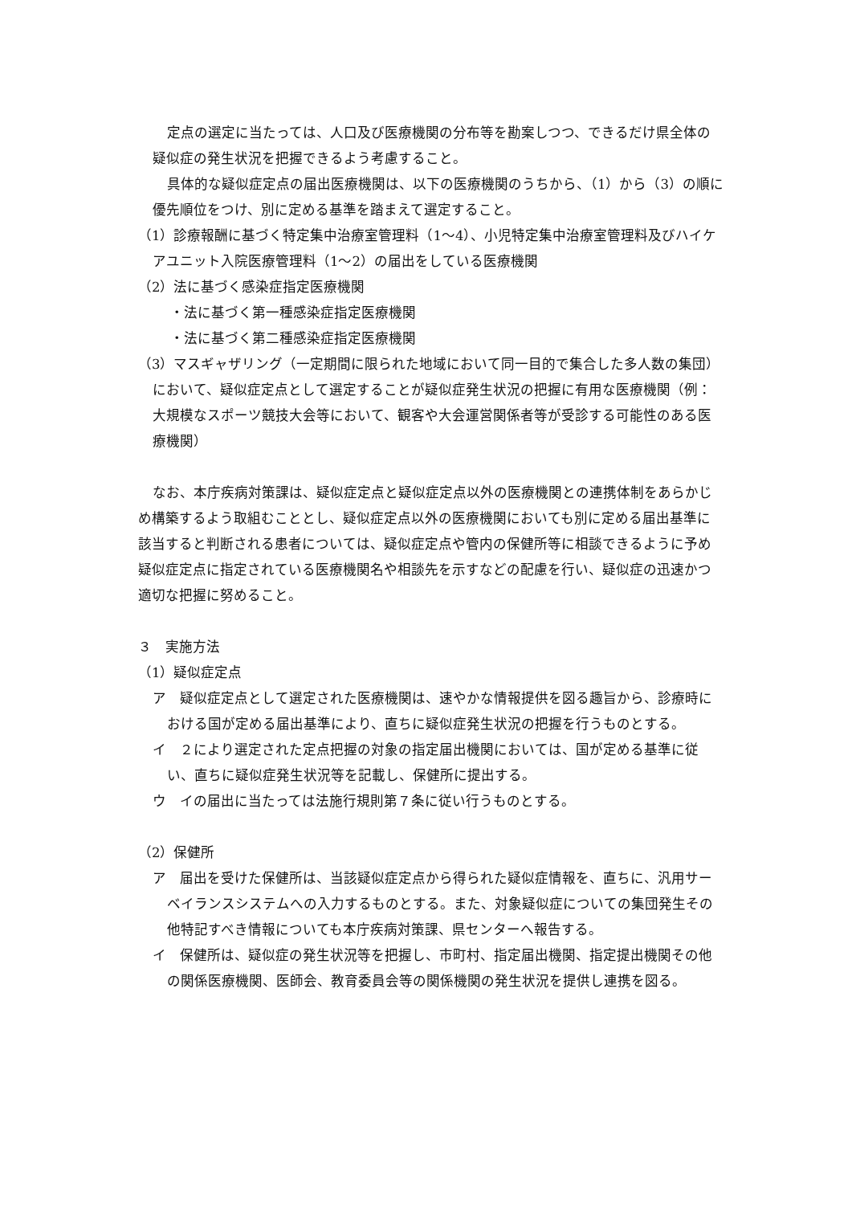定点の選定に当たっては、人口及び医療機関の分布等を勘案しつつ、できるだけ県全体の疑似症の発生状況を把握できるよう考慮すること。
具体的な疑似症定点の届出医療機関は、以下の医療機関のうちから、（1）から（3）の順に優先順位をつけ、別に定める基準を踏まえて選定すること。
（1）診療報酬に基づく特定集中治療室管理料（1～4）、小児特定集中治療室管理料及びハイケアユニット入院医療管理料（1～2）の届出をしている医療機関
（2）法に基づく感染症指定医療機関
・法に基づく第一種感染症指定医療機関
・法に基づく第二種感染症指定医療機関
（3）マスギャザリング（一定期間に限られた地域において同一目的で集合した多人数の集団）において、疑似症定点として選定することが疑似症発生状況の把握に有用な医療機関（例：大規模なスポーツ競技大会等において、観客や大会運営関係者等が受診する可能性のある医療機関）
なお、本庁疾病対策課は、疑似症定点と疑似症定点以外の医療機関との連携体制をあらかじめ構築するよう取組むこととし、疑似症定点以外の医療機関においても別に定める届出基準に該当すると判断される患者については、疑似症定点や管内の保健所等に相談できるように予め疑似症定点に指定されている医療機関名や相談先を示すなどの配慮を行い、疑似症の迅速かつ適切な把握に努めること。
３　実施方法
（1）疑似症定点
ア　疑似症定点として選定された医療機関は、速やかな情報提供を図る趣旨から、診療時における国が定める届出基準により、直ちに疑似症発生状況の把握を行うものとする。
イ　２により選定された定点把握の対象の指定届出機関においては、国が定める基準に従い、直ちに疑似症発生状況等を記載し、保健所に提出する。
ウ　イの届出に当たっては法施行規則第７条に従い行うものとする。
（2）保健所
ア　届出を受けた保健所は、当該疑似症定点から得られた疑似症情報を、直ちに、汎用サーベイランスシステムへの入力するものとする。また、対象疑似症についての集団発生その他特記すべき情報についても本庁疾病対策課、県センターへ報告する。
イ　保健所は、疑似症の発生状況等を把握し、市町村、指定届出機関、指定提出機関その他の関係医療機関、医師会、教育委員会等の関係機関の発生状況を提供し連携を図る。